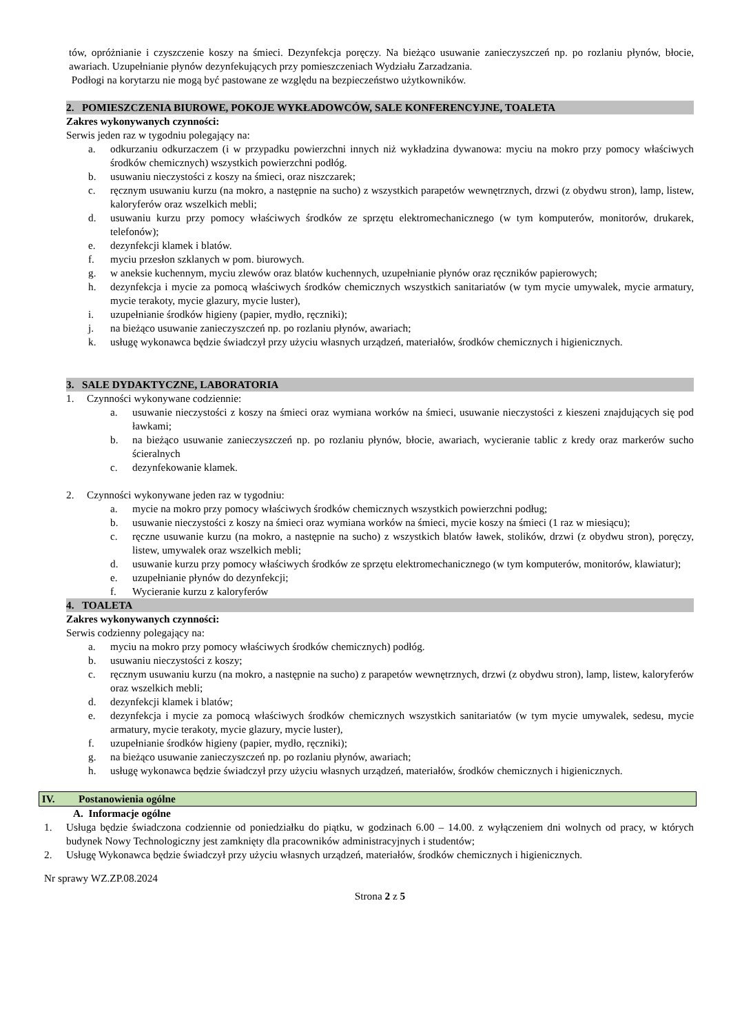tów, opróżnianie i czyszczenie koszy na śmieci. Dezynfekcja poręczy. Na bieżąco usuwanie zanieczyszczeń np. po rozlaniu płynów, błocie, awariach. Uzupełnianie płynów dezynfekujących przy pomieszczeniach Wydziału Zarzadzania.
Podłogi na korytarzu nie mogą być pastowane ze względu na bezpieczeństwo użytkowników.
2. POMIESZCZENIA BIUROWE, POKOJE WYKŁADOWCÓW, SALE KONFERENCYJNE, TOALETA
Zakres wykonywanych czynności:
Serwis jeden raz w tygodniu polegający na:
a. odkurzaniu odkurzaczem (i w przypadku powierzchni innych niż wykładzina dywanowa: myciu na mokro przy pomocy właściwych środków chemicznych) wszystkich powierzchni podłóg.
b. usuwaniu nieczystości z koszy na śmieci, oraz niszczarek;
c. ręcznym usuwaniu kurzu (na mokro, a następnie na sucho) z wszystkich parapetów wewnętrznych, drzwi (z obydwu stron), lamp, listew, kaloryferów oraz wszelkich mebli;
d. usuwaniu kurzu przy pomocy właściwych środków ze sprzętu elektromechanicznego (w tym komputerów, monitorów, drukarek, telefonów);
e. dezynfekcji klamek i blatów.
f. myciu przesłon szklanych w pom. biurowych.
g. w aneksie kuchennym, myciu zlewów oraz blatów kuchennych, uzupełnianie płynów oraz ręczników papierowych;
h. dezynfekcja i mycie za pomocą właściwych środków chemicznych wszystkich sanitariatów (w tym mycie umywalek, mycie armatury, mycie terakoty, mycie glazury, mycie luster),
i. uzupełnianie środków higieny (papier, mydło, ręczniki);
j. na bieżąco usuwanie zanieczyszczeń np. po rozlaniu płynów, awariach;
k. usługę wykonawca będzie świadczył przy użyciu własnych urządzeń, materiałów, środków chemicznych i higienicznych.
3. SALE DYDAKTYCZNE, LABORATORIA
1. Czynności wykonywane codziennie:
a. usuwanie nieczystości z koszy na śmieci oraz wymiana worków na śmieci, usuwanie nieczystości z kieszeni znajdujących się pod ławkami;
b. na bieżąco usuwanie zanieczyszczeń np. po rozlaniu płynów, błocie, awariach, wycieranie tablic z kredy oraz markerów sucho ścieralnych
c. dezynfekowanie klamek.
2. Czynności wykonywane jeden raz w tygodniu:
a. mycie na mokro przy pomocy właściwych środków chemicznych wszystkich powierzchni podług;
b. usuwanie nieczystości z koszy na śmieci oraz wymiana worków na śmieci, mycie koszy na śmieci (1 raz w miesiącu);
c. ręczne usuwanie kurzu (na mokro, a następnie na sucho) z wszystkich blatów ławek, stolików, drzwi (z obydwu stron), poręczy, listew, umywalek oraz wszelkich mebli;
d. usuwanie kurzu przy pomocy właściwych środków ze sprzętu elektromechanicznego (w tym komputerów, monitorów, klawiatur);
e. uzupełnianie płynów do dezynfekcji;
f. Wycieranie kurzu z kaloryferów
4. TOALETA
Zakres wykonywanych czynności:
Serwis codzienny polegający na:
a. myciu na mokro przy pomocy właściwych środków chemicznych) podłóg.
b. usuwaniu nieczystości z koszy;
c. ręcznym usuwaniu kurzu (na mokro, a następnie na sucho) z parapetów wewnętrznych, drzwi (z obydwu stron), lamp, listew, kaloryferów oraz wszelkich mebli;
d. dezynfekcji klamek i blatów;
e. dezynfekcja i mycie za pomocą właściwych środków chemicznych wszystkich sanitariatów (w tym mycie umywalek, sedesu, mycie armatury, mycie terakoty, mycie glazury, mycie luster),
f. uzupełnianie środków higieny (papier, mydło, ręczniki);
g. na bieżąco usuwanie zanieczyszczeń np. po rozlaniu płynów, awariach;
h. usługę wykonawca będzie świadczył przy użyciu własnych urządzeń, materiałów, środków chemicznych i higienicznych.
IV. Postanowienia ogólne
A. Informacje ogólne
1. Usługa będzie świadczona codziennie od poniedziałku do piątku, w godzinach 6.00 – 14.00. z wyłączeniem dni wolnych od pracy, w których budynek Nowy Technologiczny jest zamknięty dla pracowników administracyjnych i studentów;
2. Usługę Wykonawca będzie świadczył przy użyciu własnych urządzeń, materiałów, środków chemicznych i higienicznych.
Nr sprawy WZ.ZP.08.2024
Strona 2 z 5